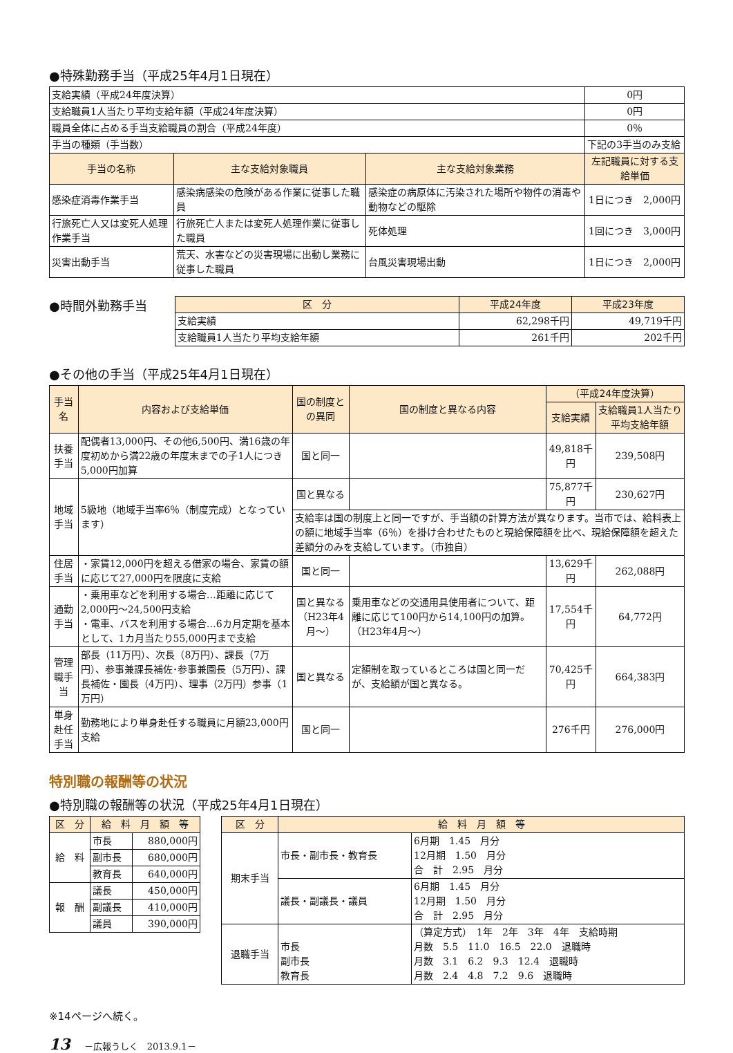●特殊勤務手当（平成25年4月1日現在）
| 支給実績（平成24年度決算） | | | 0円 |
| 支給職員1人当たり平均支給年額（平成24年度決算） | | | 0円 |
| 職員全体に占める手当支給職員の割合（平成24年度） | | | 0％ |
| 手当の種類（手当数） | | | 下記の3手当のみ支給 |
| 手当の名称 | 主な支給対象職員 | 主な支給対象業務 | 左記職員に対する支給単価 |
| 感染症消毒作業手当 | 感染病感染の危険がある作業に従事した職員 | 感染症の病原体に汚染された場所や物件の消毒や動物などの駆除 | 1日につき 2,000円 |
| 行旅死亡人又は変死人処理作業手当 | 行旅死亡人または変死人処理作業に従事した職員 | 死体処理 | 1回につき 3,000円 |
| 災害出動手当 | 荒天、水害などの災害現場に出動し業務に従事した職員 | 台風災害現場出動 | 1日につき 2,000円 |
●時間外勤務手当
| 区 分 | 平成24年度 | 平成23年度 |
| --- | --- | --- |
| 支給実績 | 62,298千円 | 49,719千円 |
| 支給職員1人当たり平均支給年額 | 261千円 | 202千円 |
●その他の手当（平成25年4月1日現在）
| 手当名 | 内容および支給単価 | 国の制度との異同 | 国の制度と異なる内容 | （平成24年度決算） | |
| --- | --- | --- | --- | --- | --- |
| | | | | 支給実績 | 支給職員1人当たり平均支給年額 |
| 扶養手当 | 配偶者13,000円、その他6,500円、満16歳の年度初めから満22歳の年度末までの子1人につき5,000円加算 | 国と同一 | | 49,818千円 | 239,508円 |
| 地域手当 | 5級地（地域手当率6％（制度完成）となっています） | 国と異なる | | 75,877千円 | 230,627円 |
| | | 支給率は国の制度上と同一ですが、手当額の計算方法が異なります。当市では、給料表上の額に地域手当率（6％）を掛け合わせたものと現給保障額を比べ、現給保障額を超えた差額分のみを支給しています。（市独自） | | | |
| 住居手当 | ・家賃12,000円を超える借家の場合、家賃の額に応じて27,000円を限度に支給 | 国と同一 | | 13,629千円 | 262,088円 |
| 通勤手当 | ・乗用車などを利用する場合…距離に応じて2,000円～24,500円支給 ・電車、バスを利用する場合…6カ月定期を基本として、1カ月当たり55,000円まで支給 | 国と異なる （H23年4月～） | 乗用車などの交通用具使用者について、距離に応じて100円から14,100円の加算。（H23年4月～） | 17,554千円 | 64,772円 |
| 管理職手当 | 部長（11万円）、次長（8万円）、課長（7万円）、参事兼課長補佐･参事兼園長（5万円）、課長補佐・園長（4万円）、理事（2万円）参事（1万円） | 国と異なる | 定額制を取っているところは国と同一だが、支給額が国と異なる。 | 70,425千円 | 664,383円 |
| 単身赴任手当 | 勤務地により単身赴任する職員に月額23,000円支給 | 国と同一 | | 276千円 | 276,000円 |
特別職の報酬等の状況
●特別職の報酬等の状況（平成25年4月1日現在）
| 区 分 | 給 料 月 額 等 | |
| --- | --- | --- |
| 給 料 | 市長 | 880,000円 |
| | 副市長 | 680,000円 |
| | 教育長 | 640,000円 |
| 報 酬 | 議長 | 450,000円 |
| | 副議長 | 410,000円 |
| | 議員 | 390,000円 |
| 区 分 | 給 料 月 額 等 | |
| --- | --- | --- |
| 期末手当 | 市長・副市長・教育長 | 6月期 1.45 月分 12月期 1.50 月分 合 計 2.95 月分 |
| | 議長・副議長・議員 | 6月期 1.45 月分 12月期 1.50 月分 合 計 2.95 月分 |
| 退職手当 | 市長 副市長 教育長 | （算定方式） 1年 2年 3年 4年 支給時期 月数 5.5 11.0 16.5 22.0 退職時 月数 3.1 6.2 9.3 12.4 退職時 月数 2.4 4.8 7.2 9.6 退職時 |
※14ページへ続く。
13 －広報うしく　2013.9.1－